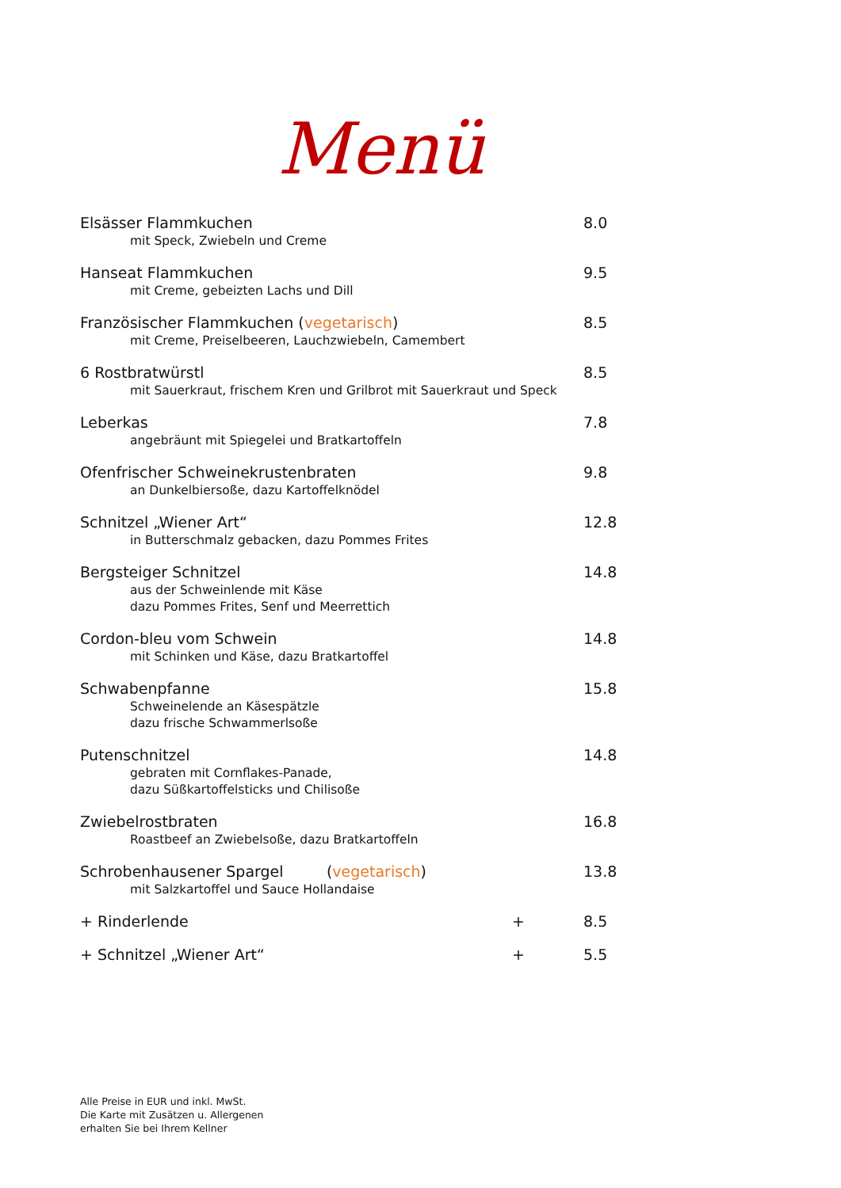Menü
Elsässer Flammkuchen 8.0
mit Speck, Zwiebeln und Creme
Hanseat Flammkuchen 9.5
mit Creme, gebeizten Lachs und Dill
Französischer Flammkuchen (vegetarisch) 8.5
mit Creme, Preiselbeeren, Lauchzwiebeln, Camembert
6 Rostbratwürstl 8.5
mit Sauerkraut, frischem Kren und Grilbrot mit Sauerkraut und Speck
Leberkas 7.8
angebräunt mit Spiegelei und Bratkartoffeln
Ofenfrischer Schweinekrustenbraten 9.8
an Dunkelbiersoße, dazu Kartoffelknödel
Schnitzel „Wiener Art“12.8
in Butterschmalz gebacken, dazu Pommes Frites
Bergsteiger Schnitzel 14.8
aus der Schweinlende mit Käse
dazu Pommes Frites, Senf und Meerrettich
Cordon-bleu vom Schwein 14.8
mit Schinken und Käse, dazu Bratkartoffel
Schwabenpfanne 15.8
Schweinelende an Käsespätzle
dazu frische Schwammerlsoße
Putenschnitzel 14.8
gebraten mit Cornflakes-Panade,
dazu Süßkartoffelsticks und Chilisoße
Zwiebelrostbraten 16.8
Roastbeef an Zwiebelsoße, dazu Bratkartoffeln
Schrobenhausener Spargel (vegetarisch) 13.8
mit Salzkartoffel und Sauce Hollandaise
+ Rinderlende + 8.5
+ Schnitzel „Wiener Art“+ 5.5
Alle Preise in EUR und inkl. MwSt.
Die Karte mit Zusätzen u. Allergenen
erhalten Sie bei Ihrem Kellner